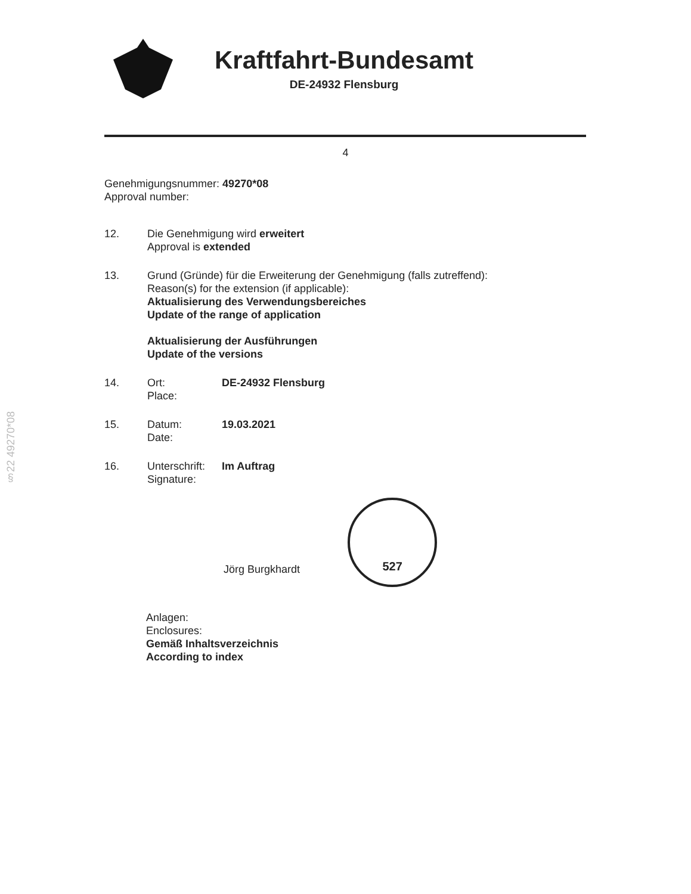Kraftfahrt-Bundesamt
DE-24932 Flensburg
4
§22 49270*08
Genehmigungsnummer: 49270*08
Approval number:
12. Die Genehmigung wird erweitert
Approval is extended
13. Grund (Gründe) für die Erweiterung der Genehmigung (falls zutreffend):
Reason(s) for the extension (if applicable):
Aktualisierung des Verwendungsbereiches
Update of the range of application
Aktualisierung der Ausführungen
Update of the versions
14. Ort:
Place:
DE-24932 Flensburg
15. Datum:
Date:
19.03.2021
16. Unterschrift:
Signature:
Im Auftrag
Jörg Burgkhardt
527
Anlagen:
Enclosures:
Gemäß Inhaltsverzeichnis
According to index